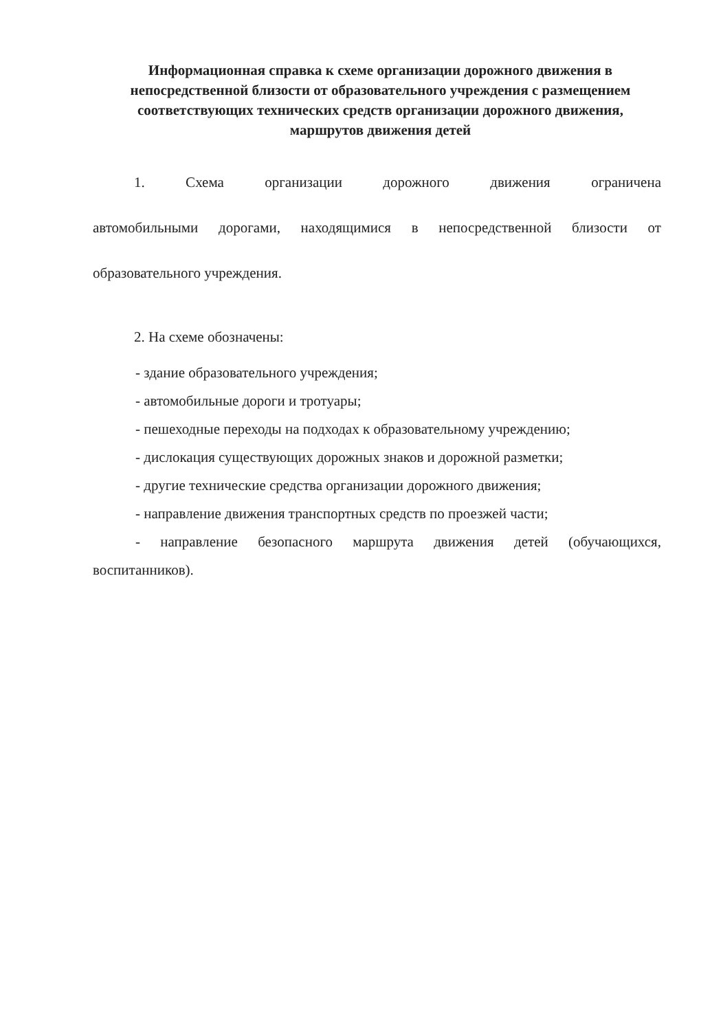Информационная справка к схеме организации дорожного движения в непосредственной близости от образовательного учреждения с размещением соответствующих технических средств организации дорожного движения, маршрутов движения детей
1. Схема организации дорожного движения ограничена
автомобильными дорогами, находящимися в непосредственной близости от образовательного учреждения.
2. На схеме обозначены:
- здание образовательного учреждения;
- автомобильные дороги и тротуары;
- пешеходные переходы на подходах к образовательному учреждению;
- дислокация существующих дорожных знаков и дорожной разметки;
- другие технические средства организации дорожного движения;
- направление движения транспортных средств по проезжей части;
- направление безопасного маршрута движения детей (обучающихся, воспитанников).